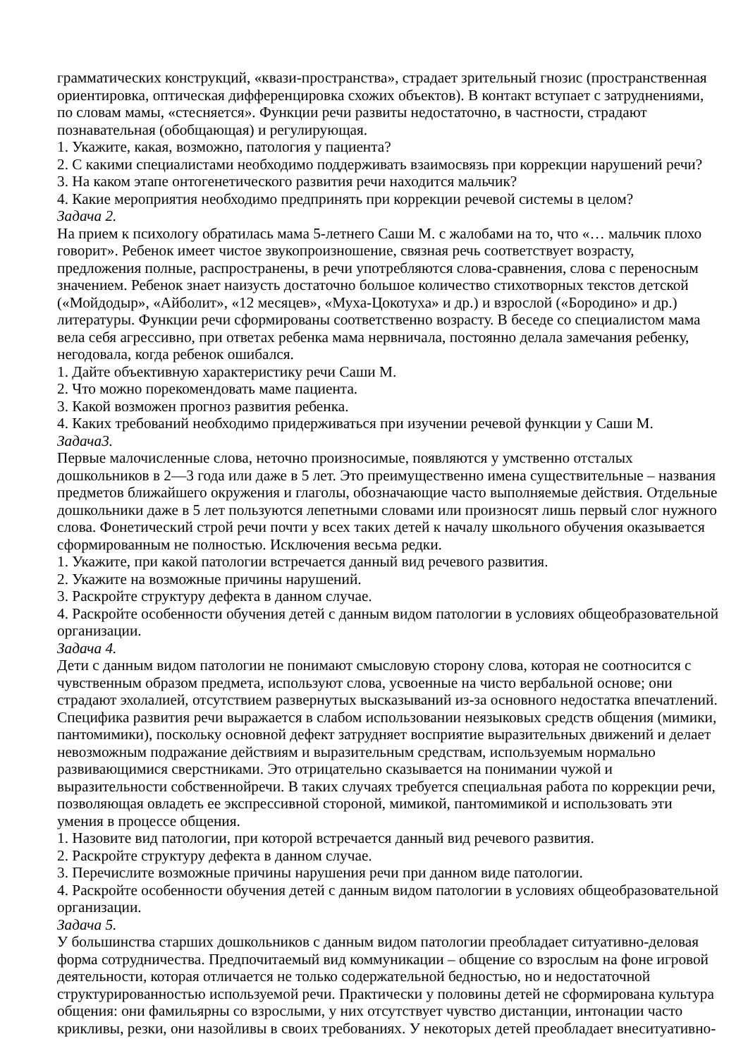грамматических конструкций, «квази-пространства», страдает зрительный гнозис (пространственная ориентировка, оптическая дифференцировка схожих объектов). В контакт вступает с затруднениями, по словам мамы, «стесняется». Функции речи развиты недостаточно, в частности, страдают познавательная (обобщающая) и регулирующая.
1. Укажите, какая, возможно, патология у пациента?
2. С какими специалистами необходимо поддерживать взаимосвязь при коррекции нарушений речи?
3. На каком этапе онтогенетического развития речи находится мальчик?
4. Какие мероприятия необходимо предпринять при коррекции речевой системы в целом?
Задача 2.
На прием к психологу обратилась мама 5-летнего Саши М. с жалобами на то, что «… мальчик плохо говорит». Ребенок имеет чистое звукопроизношение, связная речь соответствует возрасту, предложения полные, распространены, в речи употребляются слова-сравнения, слова с переносным значением. Ребенок знает наизусть достаточно большое количество стихотворных текстов детской («Мойдодыр», «Айболит», «12 месяцев», «Муха-Цокотуха» и др.) и взрослой («Бородино» и др.) литературы. Функции речи сформированы соответственно возрасту. В беседе со специалистом мама вела себя агрессивно, при ответах ребенка мама нервничала, постоянно делала замечания ребенку, негодовала, когда ребенок ошибался.
1. Дайте объективную характеристику речи Саши М.
2. Что можно порекомендовать маме пациента.
3. Какой возможен прогноз развития ребенка.
4. Каких требований необходимо придерживаться при изучении речевой функции у Саши М.
Задача3.
Первые малочисленные слова, неточно произносимые, появляются у умственно отсталых дошкольников в 2—3 года или даже в 5 лет. Это преимущественно имена существительные – названия предметов ближайшего окружения и глаголы, обозначающие часто выполняемые действия. Отдельные дошкольники даже в 5 лет пользуются лепетными словами или произносят лишь первый слог нужного слова. Фонетический строй речи почти у всех таких детей к началу школьного обучения оказывается сформированным не полностью. Исключения весьма редки.
1. Укажите, при какой патологии встречается данный вид речевого развития.
2. Укажите на возможные причины нарушений.
3. Раскройте структуру дефекта в данном случае.
4. Раскройте особенности обучения детей с данным видом патологии в условиях общеобразовательной организации.
Задача 4.
Дети с данным видом патологии не понимают смысловую сторону слова, которая не соотносится с чувственным образом предмета, используют слова, усвоенные на чисто вербальной основе; они страдают эхолалией, отсутствием развернутых высказываний из-за основного недостатка впечатлений. Специфика развития речи выражается в слабом использовании неязыковых средств общения (мимики, пантомимики), поскольку основной дефект затрудняет восприятие выразительных движений и делает невозможным подражание действиям и выразительным средствам, используемым нормально развивающимися сверстниками. Это отрицательно сказывается на понимании чужой и выразительности собственнойречи. В таких случаях требуется специальная работа по коррекции речи, позволяющая овладеть ее экспрессивной стороной, мимикой, пантомимикой и использовать эти умения в процессе общения.
1. Назовите вид патологии, при которой встречается данный вид речевого развития.
2. Раскройте структуру дефекта в данном случае.
3. Перечислите возможные причины нарушения речи при данном виде патологии.
4. Раскройте особенности обучения детей с данным видом патологии в условиях общеобразовательной организации.
Задача 5.
У большинства старших дошкольников с данным видом патологии преобладает ситуативно-деловая форма сотрудничества. Предпочитаемый вид коммуникации – общение со взрослым на фоне игровой деятельности, которая отличается не только содержательной бедностью, но и недостаточной структурированностью используемой речи. Практически у половины детей не сформирована культура общения: они фамильярны со взрослыми, у них отсутствует чувство дистанции, интонации часто крикливы, резки, они назойливы в своих требованиях. У некоторых детей преобладает внеситуативно-